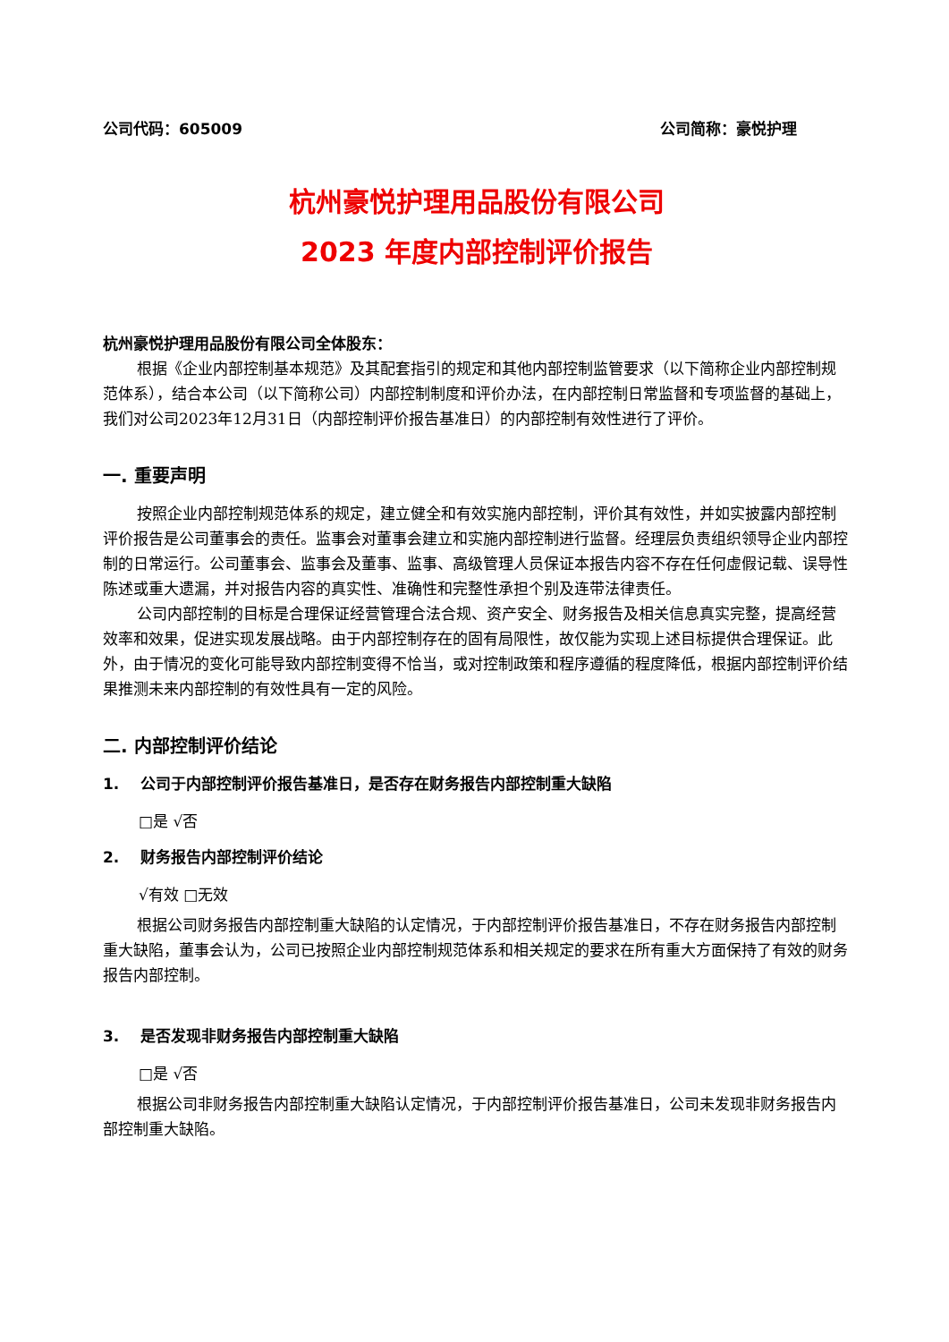公司代码：605009 公司简称：豪悦护理
杭州豪悦护理用品股份有限公司
2023 年度内部控制评价报告
杭州豪悦护理用品股份有限公司全体股东：
根据《企业内部控制基本规范》及其配套指引的规定和其他内部控制监管要求（以下简称企业内部控制规范体系），结合本公司（以下简称公司）内部控制制度和评价办法，在内部控制日常监督和专项监督的基础上，我们对公司2023年12月31日（内部控制评价报告基准日）的内部控制有效性进行了评价。
一. 重要声明
按照企业内部控制规范体系的规定，建立健全和有效实施内部控制，评价其有效性，并如实披露内部控制评价报告是公司董事会的责任。监事会对董事会建立和实施内部控制进行监督。经理层负责组织领导企业内部控制的日常运行。公司董事会、监事会及董事、监事、高级管理人员保证本报告内容不存在任何虚假记载、误导性陈述或重大遗漏，并对报告内容的真实性、准确性和完整性承担个别及连带法律责任。
公司内部控制的目标是合理保证经营管理合法合规、资产安全、财务报告及相关信息真实完整，提高经营效率和效果，促进实现发展战略。由于内部控制存在的固有局限性，故仅能为实现上述目标提供合理保证。此外，由于情况的变化可能导致内部控制变得不恰当，或对控制政策和程序遵循的程度降低，根据内部控制评价结果推测未来内部控制的有效性具有一定的风险。
二. 内部控制评价结论
1. 公司于内部控制评价报告基准日，是否存在财务报告内部控制重大缺陷
□是 √否
2. 财务报告内部控制评价结论
√有效 □无效
根据公司财务报告内部控制重大缺陷的认定情况，于内部控制评价报告基准日，不存在财务报告内部控制重大缺陷，董事会认为，公司已按照企业内部控制规范体系和相关规定的要求在所有重大方面保持了有效的财务报告内部控制。
3. 是否发现非财务报告内部控制重大缺陷
□是 √否
根据公司非财务报告内部控制重大缺陷认定情况，于内部控制评价报告基准日，公司未发现非财务报告内部控制重大缺陷。